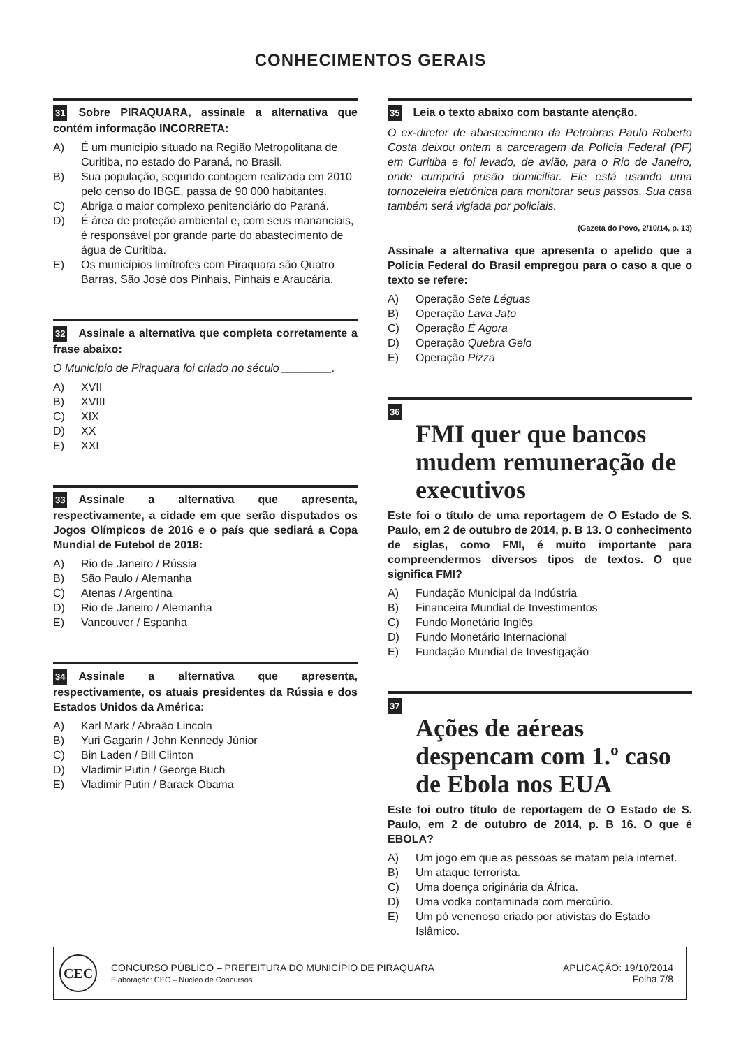CONHECIMENTOS GERAIS
31 Sobre PIRAQUARA, assinale a alternativa que contém informação INCORRETA:
A) É um município situado na Região Metropolitana de Curitiba, no estado do Paraná, no Brasil.
B) Sua população, segundo contagem realizada em 2010 pelo censo do IBGE, passa de 90 000 habitantes.
C) Abriga o maior complexo penitenciário do Paraná.
D) É área de proteção ambiental e, com seus mananciais, é responsável por grande parte do abastecimento de água de Curitiba.
E) Os municípios limítrofes com Piraquara são Quatro Barras, São José dos Pinhais, Pinhais e Araucária.
32 Assinale a alternativa que completa corretamente a frase abaixo:
O Município de Piraquara foi criado no século ________.
A) XVII
B) XVIII
C) XIX
D) XX
E) XXI
33 Assinale a alternativa que apresenta, respectivamente, a cidade em que serão disputados os Jogos Olímpicos de 2016 e o país que sediará a Copa Mundial de Futebol de 2018:
A) Rio de Janeiro / Rússia
B) São Paulo / Alemanha
C) Atenas / Argentina
D) Rio de Janeiro / Alemanha
E) Vancouver / Espanha
34 Assinale a alternativa que apresenta, respectivamente, os atuais presidentes da Rússia e dos Estados Unidos da América:
A) Karl Mark / Abraão Lincoln
B) Yuri Gagarin / John Kennedy Júnior
C) Bin Laden / Bill Clinton
D) Vladimir Putin / George Buch
E) Vladimir Putin / Barack Obama
35 Leia o texto abaixo com bastante atenção.
O ex-diretor de abastecimento da Petrobras Paulo Roberto Costa deixou ontem a carceragem da Polícia Federal (PF) em Curitiba e foi levado, de avião, para o Rio de Janeiro, onde cumprirá prisão domiciliar. Ele está usando uma tornozeleira eletrônica para monitorar seus passos. Sua casa também será vigiada por policiais.
(Gazeta do Povo, 2/10/14, p. 13)
Assinale a alternativa que apresenta o apelido que a Polícia Federal do Brasil empregou para o caso a que o texto se refere:
A) Operação Sete Léguas
B) Operação Lava Jato
C) Operação É Agora
D) Operação Quebra Gelo
E) Operação Pizza
36
FMI quer que bancos mudem remuneração de executivos
Este foi o título de uma reportagem de O Estado de S. Paulo, em 2 de outubro de 2014, p. B 13. O conhecimento de siglas, como FMI, é muito importante para compreendermos diversos tipos de textos. O que significa FMI?
A) Fundação Municipal da Indústria
B) Financeira Mundial de Investimentos
C) Fundo Monetário Inglês
D) Fundo Monetário Internacional
E) Fundação Mundial de Investigação
37
Ações de aéreas despencam com 1.º caso de Ebola nos EUA
Este foi outro título de reportagem de O Estado de S. Paulo, em 2 de outubro de 2014, p. B 16. O que é EBOLA?
A) Um jogo em que as pessoas se matam pela internet.
B) Um ataque terrorista.
C) Uma doença originária da África.
D) Uma vodka contaminada com mercúrio.
E) Um pó venenoso criado por ativistas do Estado Islâmico.
CEC
CONCURSO PÚBLICO – PREFEITURA DO MUNICÍPIO DE PIRAQUARA
Elaboração: CEC – Núcleo de Concursos
APLICAÇÃO: 19/10/2014
Folha 7/8